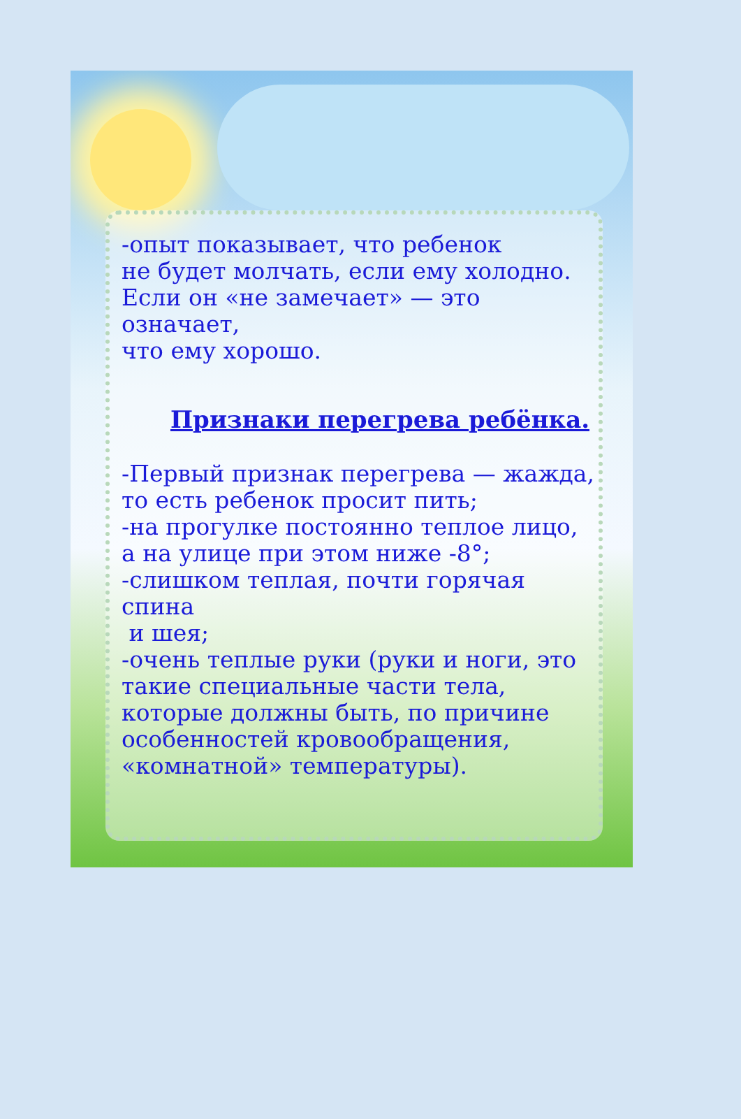-опыт показывает, что ребенок
не будет молчать, если ему холодно.
Если он «не замечает» — это означает,
что ему хорошо.
Признаки перегрева ребёнка.
-Первый признак перегрева — жажда,
то есть ребенок просит пить;
-на прогулке постоянно теплое лицо,
а на улице при этом ниже -8°;
-слишком теплая, почти горячая спина
и шея;
-очень теплые руки (руки и ноги, это
такие специальные части тела,
которые должны быть, по причине
особенностей кровообращения,
«комнатной» температуры).